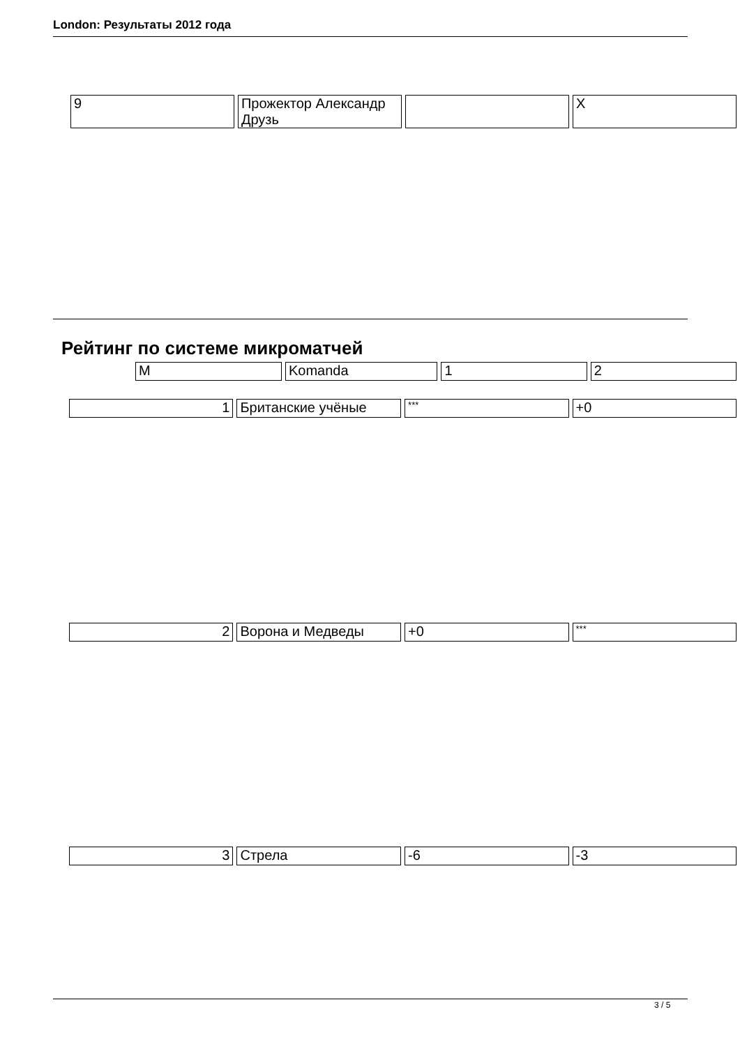London: Результаты 2012 года
| 9 | Прожектор Александр Друзь | | X |
Рейтинг по системе микроматчей
| M | Komanda | 1 | 2 |
| 1 | Британские учёные | *** | +0 |
| 2 | Ворона и Медведы | +0 | *** |
| 3 | Стрела | -6 | -3 |
3 / 5